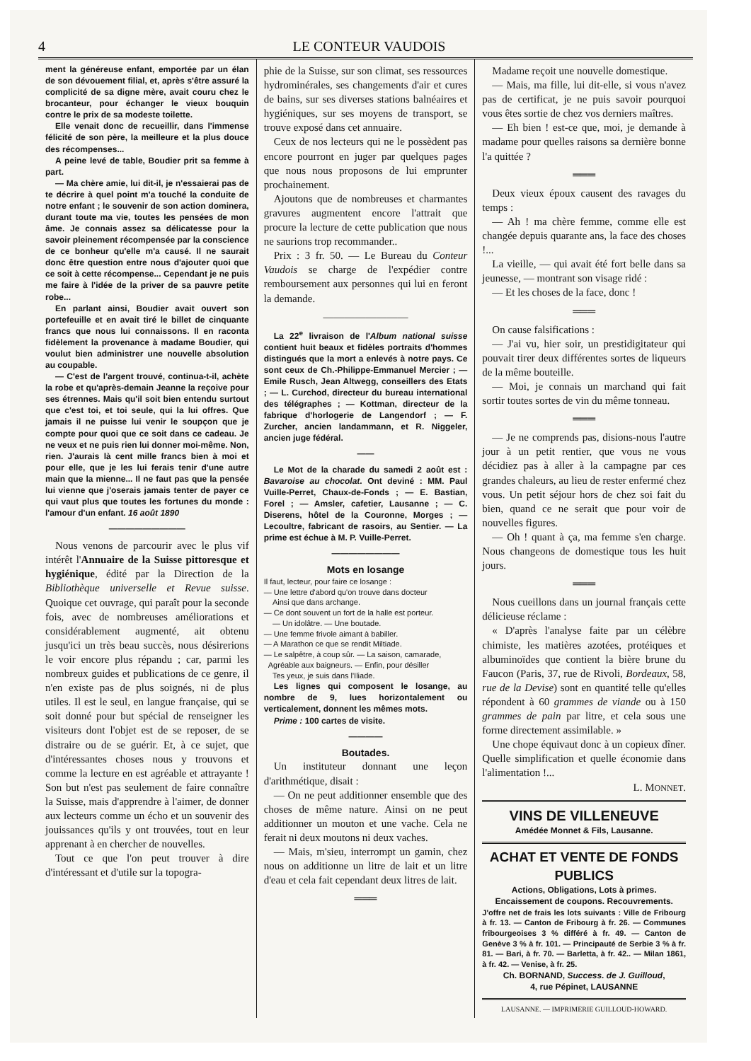4 LE CONTEUR VAUDOIS
ment la généreuse enfant, emportée par un élan de son dévouement filial, et, après s'être assuré la complicité de sa digne mère, avait couru chez le brocanteur, pour échanger le vieux bouquin contre le prix de sa modeste toilette.
Elle venait donc de recueillir, dans l'immense félicité de son père, la meilleure et la plus douce des récompenses...
A peine levé de table, Boudier prit sa femme à part.
— Ma chère amie, lui dit-il, je n'essaierai pas de te décrire à quel point m'a touché la conduite de notre enfant ; le souvenir de son action dominera, durant toute ma vie, toutes les pensées de mon âme. Je connais assez sa délicatesse pour la savoir pleinement récompensée par la conscience de ce bonheur qu'elle m'a causé. Il ne saurait donc être question entre nous d'ajouter quoi que ce soit à cette récompense... Cependant je ne puis me faire à l'idée de la priver de sa pauvre petite robe...
En parlant ainsi, Boudier avait ouvert son portefeuille et en avait tiré le billet de cinquante francs que nous lui connaissons. Il en raconta fidèlement la provenance à madame Boudier, qui voulut bien administrer une nouvelle absolution au coupable.
— C'est de l'argent trouvé, continua-t-il, achète la robe et qu'après-demain Jeanne la reçoive pour ses étrennes. Mais qu'il soit bien entendu surtout que c'est toi, et toi seule, qui la lui offres. Que jamais il ne puisse lui venir le soupçon que je compte pour quoi que ce soit dans ce cadeau. Je ne veux et ne puis rien lui donner moi-même. Non, rien. J'aurais là cent mille francs bien à moi et pour elle, que je les lui ferais tenir d'une autre main que la mienne... Il ne faut pas que la pensée lui vienne que j'oserais jamais tenter de payer ce qui vaut plus que toutes les fortunes du monde : l'amour d'un enfant. 16 août 1890
—————————
Nous venons de parcourir avec le plus vif intérêt l'Annuaire de la Suisse pittoresque et hygiénique, édité par la Direction de la Bibliothèque universelle et Revue suisse. Quoique cet ouvrage, qui paraît pour la seconde fois, avec de nombreuses améliorations et considérablement augmenté, ait obtenu jusqu'ici un très beau succès, nous désirerions le voir encore plus répandu ; car, parmi les nombreux guides et publications de ce genre, il n'en existe pas de plus soignés, ni de plus utiles. Il est le seul, en langue française, qui se soit donné pour but spécial de renseigner les visiteurs dont l'objet est de se reposer, de se distraire ou de se guérir. Et, à ce sujet, que d'intéressantes choses nous y trouvons et comme la lecture en est agréable et attrayante ! Son but n'est pas seulement de faire connaître la Suisse, mais d'apprendre à l'aimer, de donner aux lecteurs comme un écho et un souvenir des jouissances qu'ils y ont trouvées, tout en leur apprenant à en chercher de nouvelles.
Tout ce que l'on peut trouver à dire d'intéressant et d'utile sur la topogra-
phie de la Suisse, sur son climat, ses ressources hydrominérales, ses changements d'air et cures de bains, sur ses diverses stations balnéaires et hygiéniques, sur ses moyens de transport, se trouve exposé dans cet annuaire.
Ceux de nos lecteurs qui ne le possèdent pas encore pourront en juger par quelques pages que nous nous proposons de lui emprunter prochainement.
Ajoutons que de nombreuses et charmantes gravures augmentent encore l'attrait que procure la lecture de cette publication que nous ne saurions trop recommander..
Prix : 3 fr. 50. — Le Bureau du Conteur Vaudois se charge de l'expédier contre remboursement aux personnes qui lui en feront la demande.
————————
La 22<sup>e</sup> livraison de l'Album national suisse contient huit beaux et fidèles portraits d'hommes distingués que la mort a enlevés à notre pays. Ce sont ceux de Ch.-Philippe-Emmanuel Mercier ; — Emile Rusch, Jean Altwegg, conseillers des Etats ; — L. Curchod, directeur du bureau international des télégraphes ; — Kottman, directeur de la fabrique d'horlogerie de Langendorf ; — F. Zurcher, ancien landammann, et R. Niggeler, ancien juge fédéral.
——
Le Mot de la charade du samedi 2 août est : Bavaroise au chocolat. Ont deviné : MM. Paul Vuille-Perret, Chaux-de-Fonds ; — E. Bastian, Forel ; — Amsler, cafetier, Lausanne ; — C. Diserens, hôtel de la Couronne, Morges ; — Lecoultre, fabricant de rasoirs, au Sentier. — La prime est échue à M. P. Vuille-Perret.
————————
Mots en losange
Il faut, lecteur, pour faire ce losange :
— Une lettre d'abord qu'on trouve dans docteur
Ainsi que dans archange.
— Ce dont souvent un fort de la halle est porteur.
— Un idolâtre. — Une boutade.
— Une femme frivole aimant à babiller.
— A Marathon ce que se rendit Miltiade.
— Le salpêtre, à coup sûr. — La saison, camarade,
Agréable aux baigneurs. — Enfin, pour désiller
Tes yeux, je suis dans l'Iliade.
Les lignes qui composent le losange, au nombre de 9, lues horizontalement ou verticalement, donnent les mêmes mots.
Prime : 100 cartes de visite.
————
Boutades.
Un instituteur donnant une leçon d'arithmétique, disait :
— On ne peut additionner ensemble que des choses de même nature. Ainsi on ne peut additionner un mouton et une vache. Cela ne ferait ni deux moutons ni deux vaches.
— Mais, m'sieu, interrompt un gamin, chez nous on additionne un litre de lait et un litre d'eau et cela fait cependant deux litres de lait.
═══
Madame reçoit une nouvelle domestique.
— Mais, ma fille, lui dit-elle, si vous n'avez pas de certificat, je ne puis savoir pourquoi vous êtes sortie de chez vos derniers maîtres.
— Eh bien ! est-ce que, moi, je demande à madame pour quelles raisons sa dernière bonne l'a quittée ?
═══
Deux vieux époux causent des ravages du temps :
— Ah ! ma chère femme, comme elle est changée depuis quarante ans, la face des choses !...
La vieille, — qui avait été fort belle dans sa jeunesse, — montrant son visage ridé :
— Et les choses de la face, donc !
═══
On cause falsifications :
— J'ai vu, hier soir, un prestidigitateur qui pouvait tirer deux différentes sortes de liqueurs de la même bouteille.
— Moi, je connais un marchand qui fait sortir toutes sortes de vin du même tonneau.
═══
— Je ne comprends pas, disions-nous l'autre jour à un petit rentier, que vous ne vous décidiez pas à aller à la campagne par ces grandes chaleurs, au lieu de rester enfermé chez vous. Un petit séjour hors de chez soi fait du bien, quand ce ne serait que pour voir de nouvelles figures.
— Oh ! quant à ça, ma femme s'en charge. Nous changeons de domestique tous les huit jours.
═══
Nous cueillons dans un journal français cette délicieuse réclame :
« D'après l'analyse faite par un célèbre chimiste, les matières azotées, protéiques et albuminoïdes que contient la bière brune du Faucon (Paris, 37, rue de Rivoli, Bordeaux, 58, rue de la Devise) sont en quantité telle qu'elles répondent à 60 grammes de viande ou à 150 grammes de pain par litre, et cela sous une forme directement assimilable. »
Une chope équivaut donc à un copieux dîner. Quelle simplification et quelle économie dans l'alimentation !...
L. MONNET.
VINS DE VILLENEUVE
Amédée Monnet & Fils, Lausanne.
ACHAT ET VENTE DE FONDS PUBLICS
Actions, Obligations, Lots à primes.
Encaissement de coupons. Recouvrements.
J'offre net de frais les lots suivants : Ville de Fribourg à fr. 13. — Canton de Fribourg à fr. 26. — Communes fribourgeoises 3 % différé à fr. 49. — Canton de Genève 3 % à fr. 101. — Principauté de Serbie 3 % à fr. 81. — Bari, à fr. 70. — Barletta, à fr. 42.. — Milan 1861, à fr. 42. — Venise, à fr. 25.
Ch. BORNAND, Success. de J. Guilloud,
4, rue Pépinet, LAUSANNE
LAUSANNE. — IMPRIMERIE GUILLOUD-HOWARD.